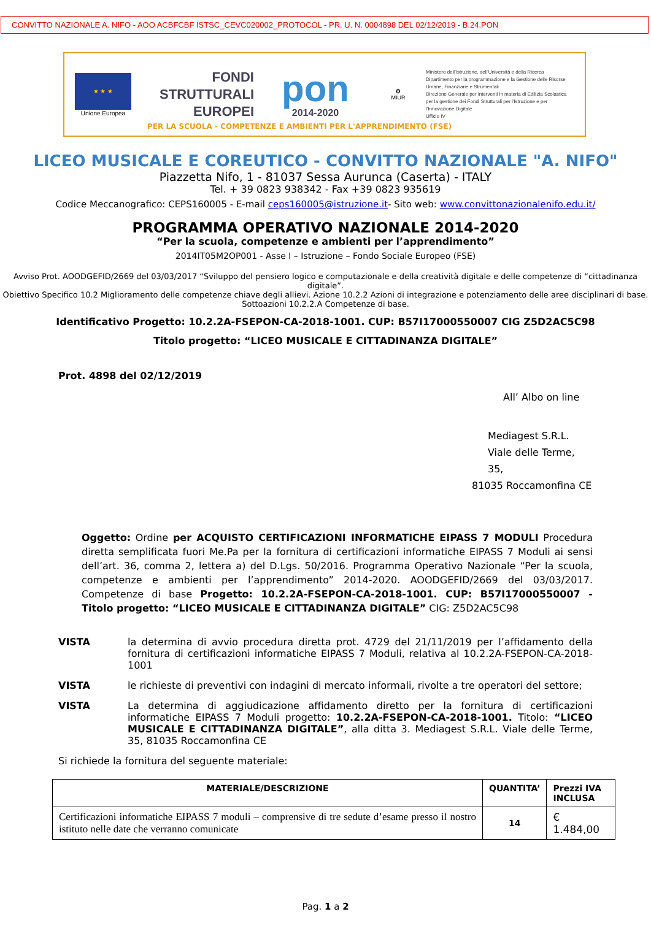CONVITTO NAZIONALE A. NIFO - AOO ACBFCBF ISTSC_CEVC020002_PROTOCOL - PR. U. N. 0004898 DEL 02/12/2019 - B.24.PON
★ ★ ★
Unione Europea
FONDI
STRUTTURALI
EUROPEI
pon
2014-2020
✪
MIUR
Ministero dell'Istruzione, dell'Università e della Ricerca
Dipartimento per la programmazione e la Gestione delle Risorse Umane, Finanziarie e Strumentali
Direzione Generale per interventi in materia di Edilizia Scolastica per la gestione dei Fondi Strutturali per l'Istruzione e per l'Innovazione Digitale
Ufficio IV
PER LA SCUOLA - COMPETENZE E AMBIENTI PER L'APPRENDIMENTO (FSE)
LICEO MUSICALE E COREUTICO - CONVITTO NAZIONALE "A. NIFO"
Piazzetta Nifo, 1 - 81037 Sessa Aurunca (Caserta) - ITALY
Tel. + 39 0823 938342 - Fax +39 0823 935619
Codice Meccanografico: CEPS160005 - E-mail ceps160005@istruzione.it- Sito web: www.convittonazionalenifo.edu.it/
PROGRAMMA OPERATIVO NAZIONALE 2014-2020
“Per la scuola, competenze e ambienti per l’apprendimento”
2014IT05M2OP001 - Asse I – Istruzione – Fondo Sociale Europeo (FSE)
Avviso Prot. AOODGEFID/2669 del 03/03/2017 “Sviluppo del pensiero logico e computazionale e della creatività digitale e delle competenze di “cittadinanza digitale”.
Obiettivo Specifico 10.2 Miglioramento delle competenze chiave degli allievi. Azione 10.2.2 Azioni di integrazione e potenziamento delle aree disciplinari di base. Sottoazioni 10.2.2.A Competenze di base.
Identificativo Progetto: 10.2.2A-FSEPON-CA-2018-1001. CUP: B57I17000550007 CIG Z5D2AC5C98
Titolo progetto: “LICEO MUSICALE E CITTADINANZA DIGITALE”
Prot. 4898 del 02/12/2019
All’ Albo on line
Mediagest S.R.L.
Viale delle Terme, 35,
81035 Roccamonfina CE
Oggetto: Ordine per ACQUISTO CERTIFICAZIONI INFORMATICHE EIPASS 7 MODULI Procedura diretta semplificata fuori Me.Pa per la fornitura di certificazioni informatiche EIPASS 7 Moduli ai sensi dell’art. 36, comma 2, lettera a) del D.Lgs. 50/2016. Programma Operativo Nazionale “Per la scuola, competenze e ambienti per l’apprendimento” 2014-2020. AOODGEFID/2669 del 03/03/2017. Competenze di base Progetto: 10.2.2A-FSEPON-CA-2018-1001. CUP: B57I17000550007 - Titolo progetto: “LICEO MUSICALE E CITTADINANZA DIGITALE” CIG: Z5D2AC5C98
VISTA la determina di avvio procedura diretta prot. 4729 del 21/11/2019 per l’affidamento della fornitura di certificazioni informatiche EIPASS 7 Moduli, relativa al 10.2.2A-FSEPON-CA-2018-1001
VISTA le richieste di preventivi con indagini di mercato informali, rivolte a tre operatori del settore;
VISTA La determina di aggiudicazione affidamento diretto per la fornitura di certificazioni informatiche EIPASS 7 Moduli progetto: 10.2.2A-FSEPON-CA-2018-1001. Titolo: “LICEO MUSICALE E CITTADINANZA DIGITALE”, alla ditta 3. Mediagest S.R.L. Viale delle Terme, 35, 81035 Roccamonfina CE
Si richiede la fornitura del seguente materiale:
| MATERIALE/DESCRIZIONE | QUANTITA’ | Prezzi IVA INCLUSA |
| --- | --- | --- |
| Certificazioni informatiche EIPASS 7 moduli – comprensive di tre sedute d’esame presso il nostro istituto nelle date che verranno comunicate | 14 | € 1.484,00 |
Pag. 1 a 2